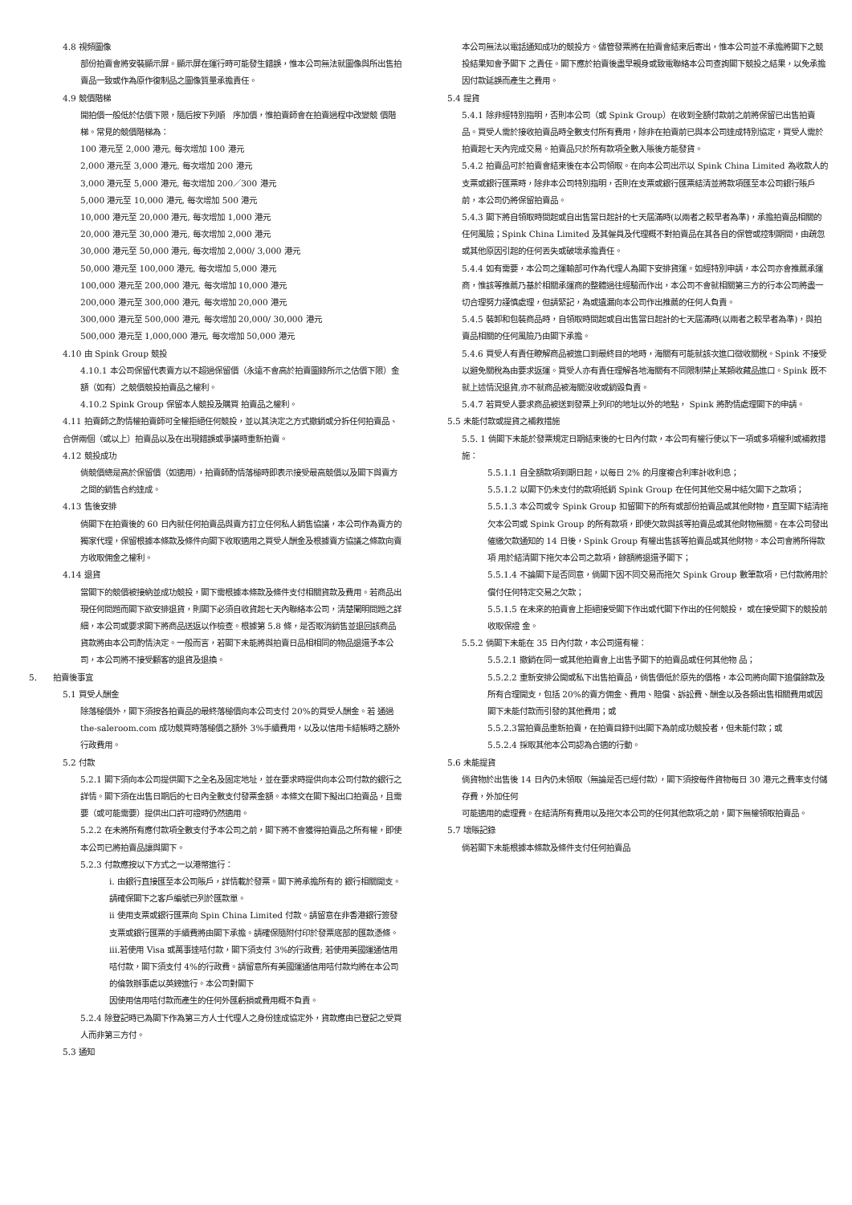4.8 視頻圖像
部份拍賣會將安裝顯示屏。顯示屏在運行時可能發生錯誤，惟本公司無法就圖像與所出售拍賣品一致或作為原作復制品之圖像質量承擔責任。
4.9 競價階梯
開拍價一般低於估價下限，隨后按下列順　序加價，惟拍賣師會在拍賣過程中改變競 價階　梯。常見的競價階梯為：
100 港元至 2,000 港元, 每次增加 100 港元
2,000 港元至 3,000 港元, 每次增加 200 港元
3,000 港元至 5,000 港元, 每次增加 200／300 港元
5,000 港元至 10,000 港元, 每次增加 500 港元
10,000 港元至 20,000 港元, 每次增加 1,000 港元
20,000 港元至 30,000 港元, 每次增加 2,000 港元
30,000 港元至 50,000 港元, 每次增加 2,000/ 3,000 港元
50,000 港元至 100,000 港元, 每次增加 5,000 港元
100,000 港元至 200,000 港元, 每次增加 10,000 港元
200,000 港元至 300,000 港元, 每次增加 20,000 港元
300,000 港元至 500,000 港元, 每次增加 20,000/ 30,000 港元
500,000 港元至 1,000,000 港元, 每次增加 50,000 港元
4.10 由 Spink Group 競投
4.10.1 本公司保留代表賣方以不超過保留價（永遠不會高於拍賣圖錄所示之估價下限）金額（如有）之競價競投拍賣品之權利。
4.10.2 Spink Group 保留本人競投及購買 拍賣品之權利。
4.11 拍賣師之酌情權拍賣師可全權拒絕任何競投，並以其決定之方式撤銷或分拆任何拍賣品、合併兩個（或以上）拍賣品以及在出現錯誤或爭議時重新拍賣。
4.12 競投成功
倘競價總是高於保留價（如適用），拍賣師酌情落槌時即表示接受最高競價以及閣下與賣方之間的銷售合約達成。
4.13 售後安排
倘閣下在拍賣後的 60 日內就任何拍賣品與賣方訂立任何私人銷售協議，本公司作為賣方的獨家代理，保留根據本條款及條件向閣下收取適用之買受人酬金及根據賣方協議之條款向賣方收取佣金之權利。
4.14 退貨
當閣下的競價被接納並成功競投，閣下需根據本條款及條件支付相關貨款及費用。若商品出現任何問題而閣下欲安排退貨，則閣下必須自收貨起七天內聯絡本公司，清楚闡明問題之詳細，本公司或要求閣下將商品送返以作檢查。根據第 5.8 條，是否取消銷售並退回該商品貨款將由本公司酌情決定。一般而言，若閣下未能將與拍賣日品相相同的物品退還予本公司，本公司將不接受顧客的退貨及退換。
5.　　拍賣後事宜
5.1 買受人酬金
除落槌價外，閣下須按各拍賣品的最終落槌價向本公司支付 20%的買受人酬金。若 通過 the-saleroom.com 成功競買時落槌價之額外 3%手續費用，以及以信用卡結帳時之額外行政費用。
5.2 付款
5.2.1 閣下須向本公司提供閣下之全名及固定地址，並在要求時提供向本公司付款的銀行之詳情。閣下須在出售日期后的七日內全數支付發票金額。本條文在閣下擬出口拍賣品，且需要（或可能需要）提供出口許可證時仍然適用。
5.2.2 在未將所有應付款項全數支付予本公司之前，閣下將不會獲得拍賣品之所有權，即使本公司已將拍賣品讓與閣下。
5.2.3 付款應按以下方式之一以港幣進行：
i. 由銀行直接匯至本公司賬戶，詳情載於發票。閣下將承擔所有的 銀行相關開支。請確保閣下之客戶編號已列於匯款單。
ii 使用支票或銀行匯票向 Spin China Limited 付款。請留意在非香港銀行簽發支票或銀行匯票的手續費將由閣下承擔。請確保隨附付印於發票底部的匯款憑條。
iii.若使用 Visa 或萬事達咭付款，閣下須支付 3%的行政費; 若使用美國運通信用咭付款，閣下須支付 4%的行政費。請留意所有美國運通信用咭付款均將在本公司的倫敦辦事處以英鎊進行。本公司對閣下
因使用信用咭付款而產生的任何外匯虧損或費用概不負責。
5.2.4 除登記時已為閣下作為第三方人士代理人之身份達成協定外，貨款應由已登記之受買人而非第三方付。
5.3 通知
本公司無法以電話通知成功的競投方。儘管發票將在拍賣會結束后寄出，惟本公司並不承擔將閣下之競投結果知會予閣下 之責任。閣下應於拍賣後盡早親身或致電聯絡本公司查詢閣下競投之結果，以免承擔因付款延誤而產生之費用。
5.4 提貨
5.4.1 除非經特別指明，否則本公司（或 Spink Group）在收到全額付款前之前將保留已出售拍賣品。買受人需於接收拍賣品時全數支付所有費用，除非在拍賣前已與本公司達成特別協定，買受人需於拍賣起七天內完成交易。拍賣品只於所有款項全數入賬後方能發貨。
5.4.2 拍賣品可於拍賣會結束後在本公司領取。在向本公司出示以 Spink China Limited 為收款人的支票或銀行匯票時，除非本公司特別指明，否則在支票或銀行匯票結清並將款項匯至本公司銀行賬戶前，本公司仍將保留拍賣品。
5.4.3 閣下將自領取時間起或自出售當日起計的七天屆滿時(以兩者之較早者為準)，承擔拍賣品相關的任何風險；Spink China Limited 及其僱員及代理概不對拍賣品在其各自的保管或控制期間，由疏忽或其他原因引起的任何丟失或破壞承擔責任。
5.4.4 如有需要，本公司之運輸部可作為代理人為閣下安排貨運。如經特別申請，本公司亦會推薦承運商，惟該等推薦乃基於相關承運商的整體過往經驗而作出，本公司不會就相關第三方的行本公司將盡一切合理努力謹慎處理，但請緊記，為或遺漏向本公司作出推薦的任何人負責。
5.4.5 裝卸和包裝商品時，自領取時間起或自出售當日起計的七天屆滿時(以兩者之較早者為準)，與拍賣品相關的任何風險乃由閣下承擔。
5.4.6 買受人有責任瞭解商品被進口到最終目的地時，海關有可能就該次進口徵收關稅。Spink 不接受以避免關稅為由要求返運。買受人亦有責任理解各地海關有不同限制禁止某類收藏品進口。Spink 既不就上述情況退貨,亦不就商品被海關沒收或銷毀負責。
5.4.7 若買受人要求商品被送到發票上列印的地址以外的地點， Spink 將酌情處理閣下的申請。
5.5 未能付款或提貨之補救措施
5.5. 1 倘閣下未能於發票規定日期結束後的七日內付款，本公司有權行使以下一項或多項權利或補救措施：
5.5.1.1 自全額款項到期日起，以每日 2% 的月度複合利率計收利息；
5.5.1.2 以閣下仍未支付的款項抵銷 Spink Group 在任何其他交易中結欠閣下之款項；
5.5.1.3 本公司或令 Spink Group 扣留閣下的所有或部份拍賣品或其他財物，直至閣下結清拖欠本公司或 Spink Group 的所有款項，即使欠款與該等拍賣品或其他財物無關。在本公司發出催繳欠款通知的 14 日後，Spink Group 有權出售該等拍賣品或其他財物。本公司會將所得款項 用於結清閣下拖欠本公司之款項，餘額將退還予閣下；
5.5.1.4 不論閣下是否同意，倘閣下因不同交易而拖欠 Spink Group 數筆款項，已付款將用於償付任何特定交易之欠款；
5.5.1.5 在未來的拍賣會上拒絕接受閣下作出或代閣下作出的任何競投， 或在接受閣下的競投前收取保證 金。
5.5.2 倘閣下未能在 35 日內付款，本公司還有權：
5.5.2.1 撤銷在同一或其他拍賣會上出售予閣下的拍賣品或任何其他物 品；
5.5.2.2 重新安排公開或私下出售拍賣品，倘售價低於原先的價格，本公司將向閣下追償餘款及所有合理開支，包括 20%的賣方佣金、費用、賠償、訴訟費、酬金以及各類出售相關費用或因閣下未能付款而引發的其他費用；或
5.5.2.3當拍賣品重新拍賣，在拍賣目錄刊出閣下為前成功競投者，但未能付款；或
5.5.2.4 採取其他本公司認為合適的行動。
5.6 未能提貨
倘貨物於出售後 14 日內仍未領取（無論是否已經付款），閣下須按每件貨物每日 30 港元之費率支付儲存費，外加任何
可能適用的處理費。在結清所有費用以及拖欠本公司的任何其他款項之前，閣下無權領取拍賣品。
5.7 壞賬記錄
倘若閣下未能根據本條款及條件支付任何拍賣品